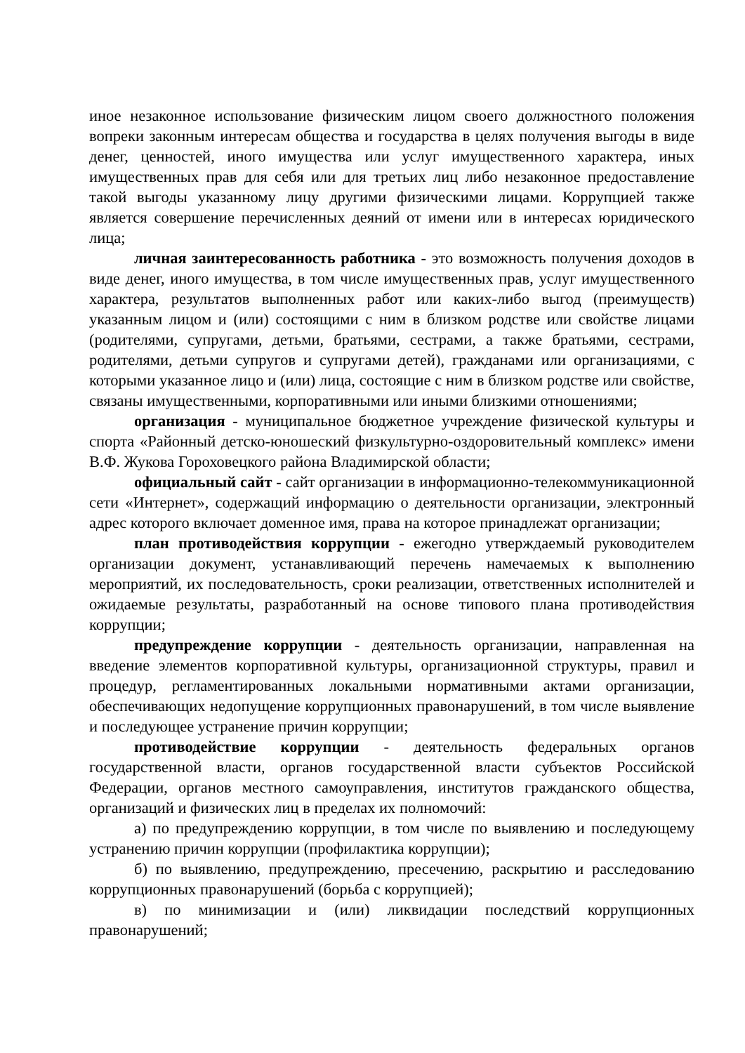иное незаконное использование физическим лицом своего должностного положения вопреки законным интересам общества и государства в целях получения выгоды в виде денег, ценностей, иного имущества или услуг имущественного характера, иных имущественных прав для себя или для третьих лиц либо незаконное предоставление такой выгоды указанному лицу другими физическими лицами. Коррупцией также является совершение перечисленных деяний от имени или в интересах юридического лица;
личная заинтересованность работника - это возможность получения доходов в виде денег, иного имущества, в том числе имущественных прав, услуг имущественного характера, результатов выполненных работ или каких-либо выгод (преимуществ) указанным лицом и (или) состоящими с ним в близком родстве или свойстве лицами (родителями, супругами, детьми, братьями, сестрами, а также братьями, сестрами, родителями, детьми супругов и супругами детей), гражданами или организациями, с которыми указанное лицо и (или) лица, состоящие с ним в близком родстве или свойстве, связаны имущественными, корпоративными или иными близкими отношениями;
организация - муниципальное бюджетное учреждение физической культуры и спорта «Районный детско-юношеский физкультурно-оздоровительный комплекс» имени В.Ф. Жукова Гороховецкого района Владимирской области;
официальный сайт - сайт организации в информационно-телекоммуникационной сети «Интернет», содержащий информацию о деятельности организации, электронный адрес которого включает доменное имя, права на которое принадлежат организации;
план противодействия коррупции - ежегодно утверждаемый руководителем организации документ, устанавливающий перечень намечаемых к выполнению мероприятий, их последовательность, сроки реализации, ответственных исполнителей и ожидаемые результаты, разработанный на основе типового плана противодействия коррупции;
предупреждение коррупции - деятельность организации, направленная на введение элементов корпоративной культуры, организационной структуры, правил и процедур, регламентированных локальными нормативными актами организации, обеспечивающих недопущение коррупционных правонарушений, в том числе выявление и последующее устранение причин коррупции;
противодействие коррупции - деятельность федеральных органов государственной власти, органов государственной власти субъектов Российской Федерации, органов местного самоуправления, институтов гражданского общества, организаций и физических лиц в пределах их полномочий:
а) по предупреждению коррупции, в том числе по выявлению и последующему устранению причин коррупции (профилактика коррупции);
б) по выявлению, предупреждению, пресечению, раскрытию и расследованию коррупционных правонарушений (борьба с коррупцией);
в) по минимизации и (или) ликвидации последствий коррупционных правонарушений;